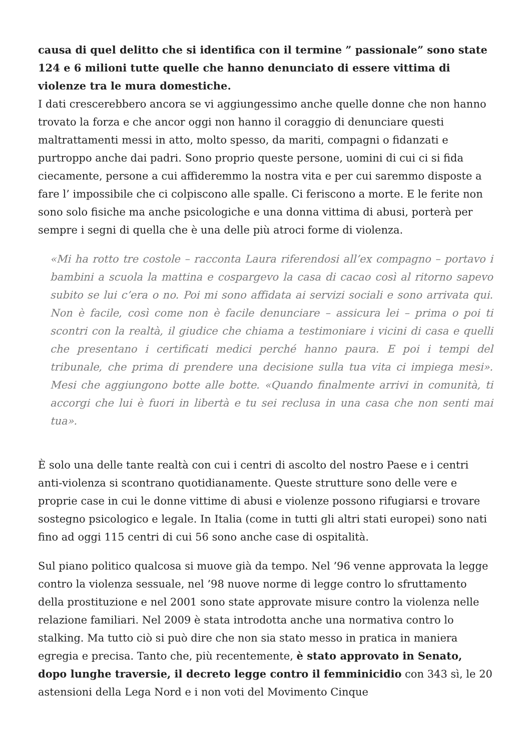causa di quel delitto che si identifica con il termine ” passionale” sono state 124 e 6 milioni tutte quelle che hanno denunciato di essere vittima di violenze tra le mura domestiche.
I dati crescerebbero ancora se vi aggiungessimo anche quelle donne che non hanno trovato la forza e che ancor oggi non hanno il coraggio di denunciare questi maltrattamenti messi in atto, molto spesso, da mariti, compagni o fidanzati e purtroppo anche dai padri. Sono proprio queste persone, uomini di cui ci si fida ciecamente, persone a cui affideremmo la nostra vita e per cui saremmo disposte a fare l’ impossibile che ci colpiscono alle spalle. Ci feriscono a morte. E le ferite non sono solo fisiche ma anche psicologiche e una donna vittima di abusi, porterà per sempre i segni di quella che è una delle più atroci forme di violenza.
«Mi ha rotto tre costole – racconta Laura riferendosi all’ex compagno – portavo i bambini a scuola la mattina e cospargevo la casa di cacao così al ritorno sapevo subito se lui c’era o no. Poi mi sono affidata ai servizi sociali e sono arrivata qui. Non è facile, così come non è facile denunciare – assicura lei – prima o poi ti scontri con la realtà, il giudice che chiama a testimoniare i vicini di casa e quelli che presentano i certificati medici perché hanno paura. E poi i tempi del tribunale, che prima di prendere una decisione sulla tua vita ci impiega mesi». Mesi che aggiungono botte alle botte. «Quando finalmente arrivi in comunità, ti accorgi che lui è fuori in libertà e tu sei reclusa in una casa che non senti mai tua».
È solo una delle tante realtà con cui i centri di ascolto del nostro Paese e i centri anti-violenza si scontrano quotidianamente. Queste strutture sono delle vere e proprie case in cui le donne vittime di abusi e violenze possono rifugiarsi e trovare sostegno psicologico e legale. In Italia (come in tutti gli altri stati europei) sono nati fino ad oggi 115 centri di cui 56 sono anche case di ospitalità.
Sul piano politico qualcosa si muove già da tempo. Nel ’96 venne approvata la legge contro la violenza sessuale, nel ’98 nuove norme di legge contro lo sfruttamento della prostituzione e nel 2001 sono state approvate misure contro la violenza nelle relazione familiari. Nel 2009 è stata introdotta anche una normativa contro lo stalking. Ma tutto ciò si può dire che non sia stato messo in pratica in maniera egregia e precisa. Tanto che, più recentemente, è stato approvato in Senato, dopo lunghe traversie, il decreto legge contro il femminicidio con 343 sì, le 20 astensioni della Lega Nord e i non voti del Movimento Cinque